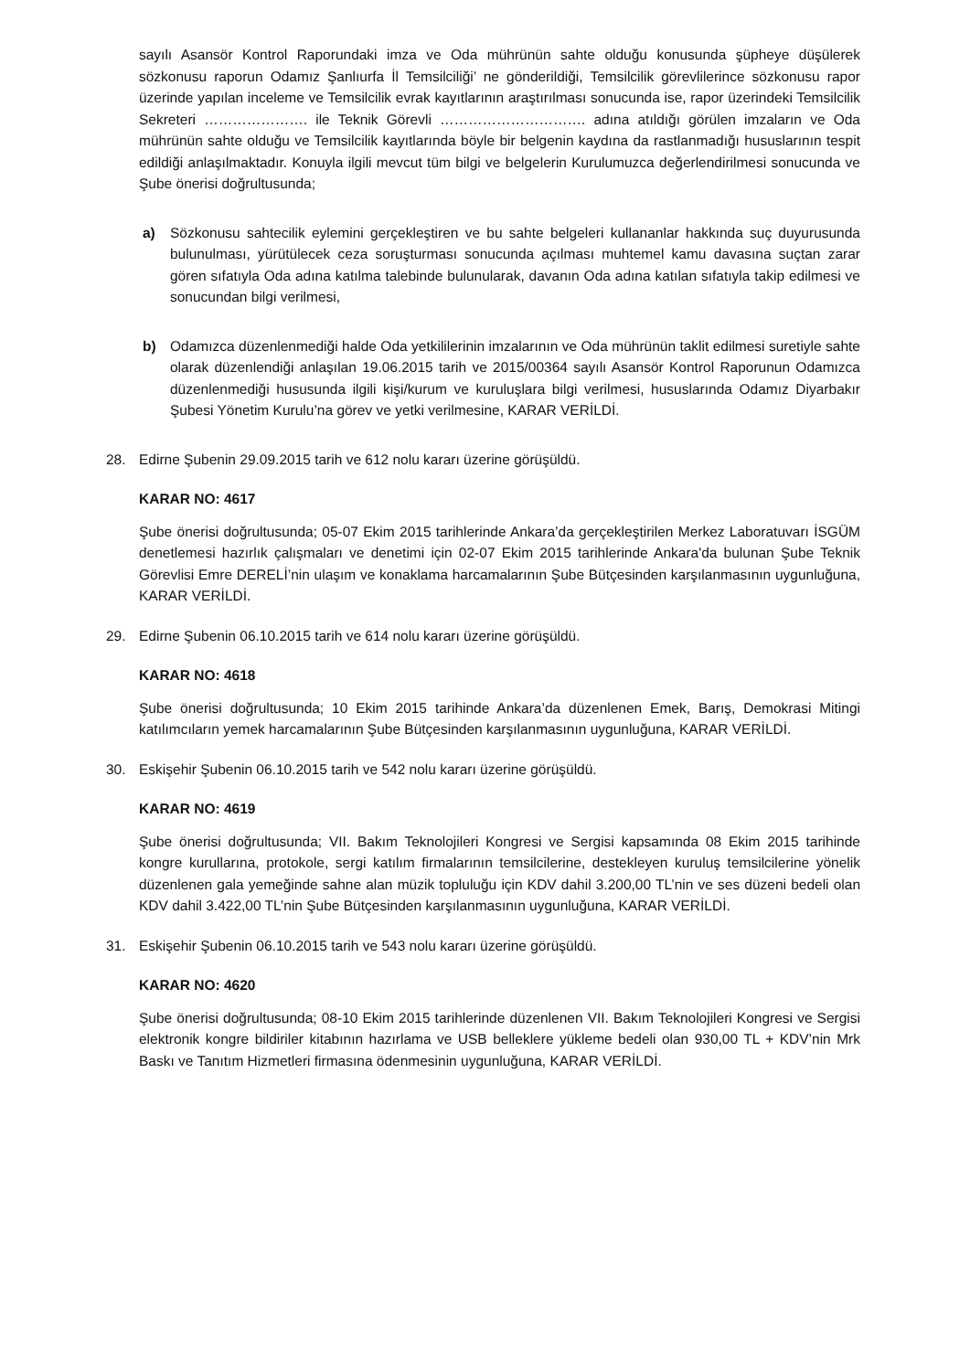sayılı Asansör Kontrol Raporundaki imza ve Oda mührünün sahte olduğu konusunda şüpheye düşülerek sözkonusu raporun Odamız Şanlıurfa İl Temsilciliği’ ne gönderildiği, Temsilcilik görevlilerince sözkonusu rapor üzerinde yapılan inceleme ve Temsilcilik evrak kayıtlarının araştırılması sonucunda ise, rapor üzerindeki Temsilcilik Sekreteri …………………. ile Teknik Görevli …………………………. adına atıldığı görülen imzaların ve Oda mührünün sahte olduğu ve Temsilcilik kayıtlarında böyle bir belgenin kaydına da rastlanmadığı hususlarının tespit edildiği anlaşılmaktadır. Konuyla ilgili mevcut tüm bilgi ve belgelerin Kurulumuzca değerlendirilmesi sonucunda ve Şube önerisi doğrultusunda;
a) Sözkonusu sahtecilik eylemini gerçekleştiren ve bu sahte belgeleri kullananlar hakkında suç duyurusunda bulunulması, yürütülecek ceza soruşturması sonucunda açılması muhtemel kamu davasına suçtan zarar gören sıfatıyla Oda adına katılma talebinde bulunularak, davanın Oda adına katılan sıfatıyla takip edilmesi ve sonucundan bilgi verilmesi,
b) Odamızca düzenlenmediği halde Oda yetkililerinin imzalarının ve Oda mührünün taklit edilmesi suretiyle sahte olarak düzenlendiği anlaşılan 19.06.2015 tarih ve 2015/00364 sayılı Asansör Kontrol Raporunun Odamızca düzenlenmediği hususunda ilgili kişi/kurum ve kuruluşlara bilgi verilmesi, hususlarında Odamız Diyarbakır Şubesi Yönetim Kurulu’na görev ve yetki verilmesine, KARAR VERİLDİ.
28. Edirne Şubenin 29.09.2015 tarih ve 612 nolu kararı üzerine görüşüldü.
KARAR NO: 4617
Şube önerisi doğrultusunda; 05-07 Ekim 2015 tarihlerinde Ankara’da gerçekleştirilen Merkez Laboratuvarı İSGÜM denetlemesi hazırlık çalışmaları ve denetimi için 02-07 Ekim 2015 tarihlerinde Ankara'da bulunan Şube Teknik Görevlisi Emre DERELİ’nin ulaşım ve konaklama harcamalarının Şube Bütçesinden karşılanmasının uygunluğuna, KARAR VERİLDİ.
29. Edirne Şubenin 06.10.2015 tarih ve 614 nolu kararı üzerine görüşüldü.
KARAR NO: 4618
Şube önerisi doğrultusunda; 10 Ekim 2015 tarihinde Ankara’da düzenlenen Emek, Barış, Demokrasi Mitingi katılımcıların yemek harcamalarının Şube Bütçesinden karşılanmasının uygunluğuna, KARAR VERİLDİ.
30. Eskişehir Şubenin 06.10.2015 tarih ve 542 nolu kararı üzerine görüşüldü.
KARAR NO: 4619
Şube önerisi doğrultusunda; VII. Bakım Teknolojileri Kongresi ve Sergisi kapsamında 08 Ekim 2015 tarihinde kongre kurullarına, protokole, sergi katılım firmalarının temsilcilerine, destekleyen kuruluş temsilcilerine yönelik düzenlenen gala yemeğinde sahne alan müzik topluluğu için KDV dahil 3.200,00 TL’nin ve ses düzeni bedeli olan KDV dahil 3.422,00 TL’nin Şube Bütçesinden karşılanmasının uygunluğuna, KARAR VERİLDİ.
31. Eskişehir Şubenin 06.10.2015 tarih ve 543 nolu kararı üzerine görüşüldü.
KARAR NO: 4620
Şube önerisi doğrultusunda; 08-10 Ekim 2015 tarihlerinde düzenlenen VII. Bakım Teknolojileri Kongresi ve Sergisi elektronik kongre bildiriler kitabının hazırlama ve USB belleklere yükleme bedeli olan 930,00 TL + KDV’nin Mrk Baskı ve Tanıtım Hizmetleri firmasına ödenmesinin uygunluğuna, KARAR VERİLDİ.